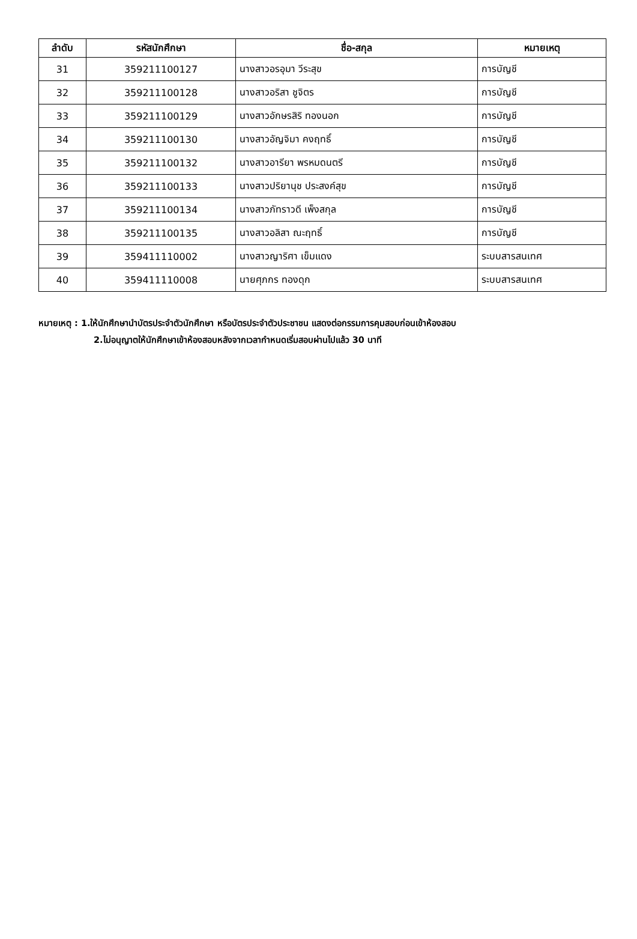| ลำดับ | รหัสนักศึกษา | ชื่อ-สกุล | หมายเหตุ |
| --- | --- | --- | --- |
| 31 | 359211100127 | นางสาวอรอุมา วีระสุข | การบัญชี |
| 32 | 359211100128 | นางสาวอริสา ชูจิตร | การบัญชี |
| 33 | 359211100129 | นางสาวอักษรสิริ ทองนอก | การบัญชี |
| 34 | 359211100130 | นางสาวอัญจิมา คงฤทธิ์ | การบัญชี |
| 35 | 359211100132 | นางสาวอารียา พรหมดนตรี | การบัญชี |
| 36 | 359211100133 | นางสาวปริยานุช ประสงค์สุข | การบัญชี |
| 37 | 359211100134 | นางสาวภัทราวดี เพ็งสกุล | การบัญชี |
| 38 | 359211100135 | นางสาวอลิสา ณะฤทธิ์ | การบัญชี |
| 39 | 359411110002 | นางสาวญาริศา เข็มแดง | ระบบสารสนเทศ |
| 40 | 359411110008 | นายศุภกร ทองดุก | ระบบสารสนเทศ |
หมายเหตุ : 1.ให้นักศึกษานำบัตรประจำตัวนักศึกษา หรือบัตรประจำตัวประชาชน แสดงต่อกรรมการคุมสอบก่อนเข้าห้องสอบ
2.ไม่อนุญาตให้นักศึกษาเข้าห้องสอบหลังจากเวลากำหนดเริ่มสอบผ่านไปแล้ว 30 นาที